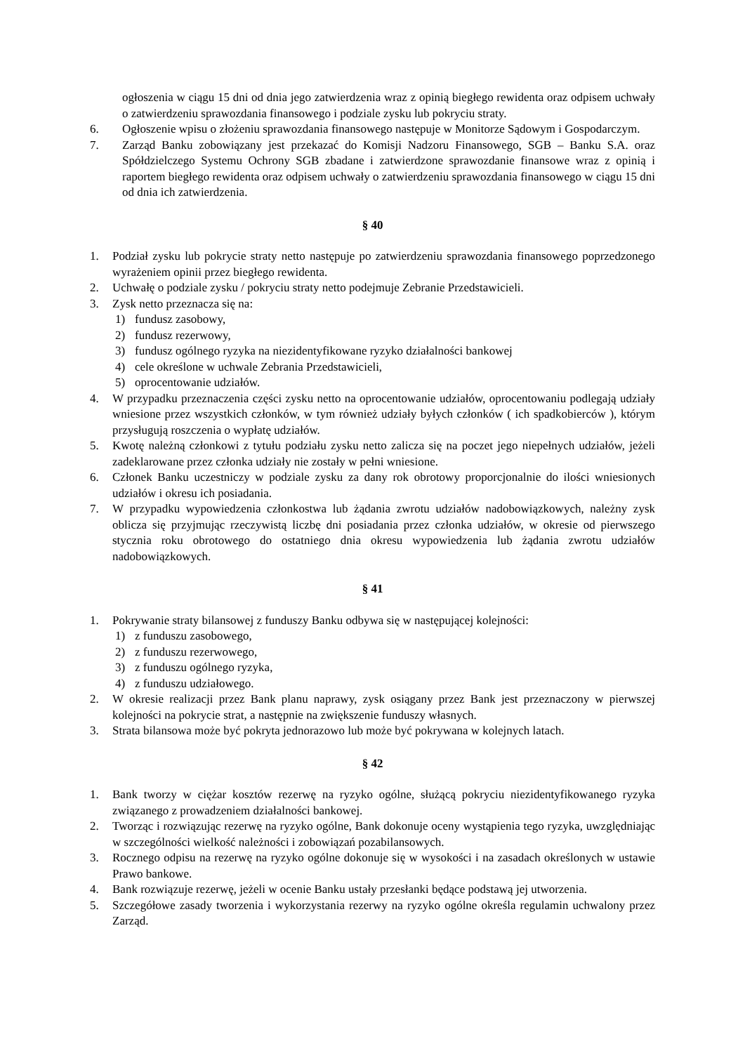ogłoszenia w ciągu 15 dni od dnia jego zatwierdzenia wraz z opinią biegłego rewidenta oraz odpisem uchwały o zatwierdzeniu sprawozdania finansowego i podziale zysku lub pokryciu straty.
6. Ogłoszenie wpisu o złożeniu sprawozdania finansowego następuje w Monitorze Sądowym i Gospodarczym.
7. Zarząd Banku zobowiązany jest przekazać do Komisji Nadzoru Finansowego, SGB – Banku S.A. oraz Spółdzielczego Systemu Ochrony SGB zbadane i zatwierdzone sprawozdanie finansowe wraz z opinią i raportem biegłego rewidenta oraz odpisem uchwały o zatwierdzeniu sprawozdania finansowego w ciągu 15 dni od dnia ich zatwierdzenia.
§ 40
1. Podział zysku lub pokrycie straty netto następuje po zatwierdzeniu sprawozdania finansowego poprzedzonego wyrażeniem opinii przez biegłego rewidenta.
2. Uchwałę o podziale zysku / pokryciu straty netto podejmuje Zebranie Przedstawicieli.
3. Zysk netto przeznacza się na:
1) fundusz zasobowy,
2) fundusz rezerwowy,
3) fundusz ogólnego ryzyka na niezidentyfikowane ryzyko działalności bankowej
4) cele określone w uchwale Zebrania Przedstawicieli,
5) oprocentowanie udziałów.
4. W przypadku przeznaczenia części zysku netto na oprocentowanie udziałów, oprocentowaniu podlegają udziały wniesione przez wszystkich członków, w tym również udziały byłych członków ( ich spadkobierców ), którym przysługują roszczenia o wypłatę udziałów.
5. Kwotę należną członkowi z tytułu podziału zysku netto zalicza się na poczet jego niepełnych udziałów, jeżeli zadeklarowane przez członka udziały nie zostały w pełni wniesione.
6. Członek Banku uczestniczy w podziale zysku za dany rok obrotowy proporcjonalnie do ilości wniesionych udziałów i okresu ich posiadania.
7. W przypadku wypowiedzenia członkostwa lub żądania zwrotu udziałów nadobowiązkowych, należny zysk oblicza się przyjmując rzeczywistą liczbę dni posiadania przez członka udziałów, w okresie od pierwszego stycznia roku obrotowego do ostatniego dnia okresu wypowiedzenia lub żądania zwrotu udziałów nadobowiązkowych.
§ 41
1. Pokrywanie straty bilansowej z funduszy Banku odbywa się w następującej kolejności:
1) z funduszu zasobowego,
2) z funduszu rezerwowego,
3) z funduszu ogólnego ryzyka,
4) z funduszu udziałowego.
2. W okresie realizacji przez Bank planu naprawy, zysk osiągany przez Bank jest przeznaczony w pierwszej kolejności na pokrycie strat, a następnie na zwiększenie funduszy własnych.
3. Strata bilansowa może być pokryta jednorazowo lub może być pokrywana w kolejnych latach.
§ 42
1. Bank tworzy w ciężar kosztów rezerwę na ryzyko ogólne, służącą pokryciu niezidentyfikowanego ryzyka związanego z prowadzeniem działalności bankowej.
2. Tworząc i rozwiązując rezerwę na ryzyko ogólne, Bank dokonuje oceny wystąpienia tego ryzyka, uwzględniając w szczególności wielkość należności i zobowiązań pozabilansowych.
3. Rocznego odpisu na rezerwę na ryzyko ogólne dokonuje się w wysokości i na zasadach określonych w ustawie Prawo bankowe.
4. Bank rozwiązuje rezerwę, jeżeli w ocenie Banku ustały przesłanki będące podstawą jej utworzenia.
5. Szczegółowe zasady tworzenia i wykorzystania rezerwy na ryzyko ogólne określa regulamin uchwalony przez Zarząd.